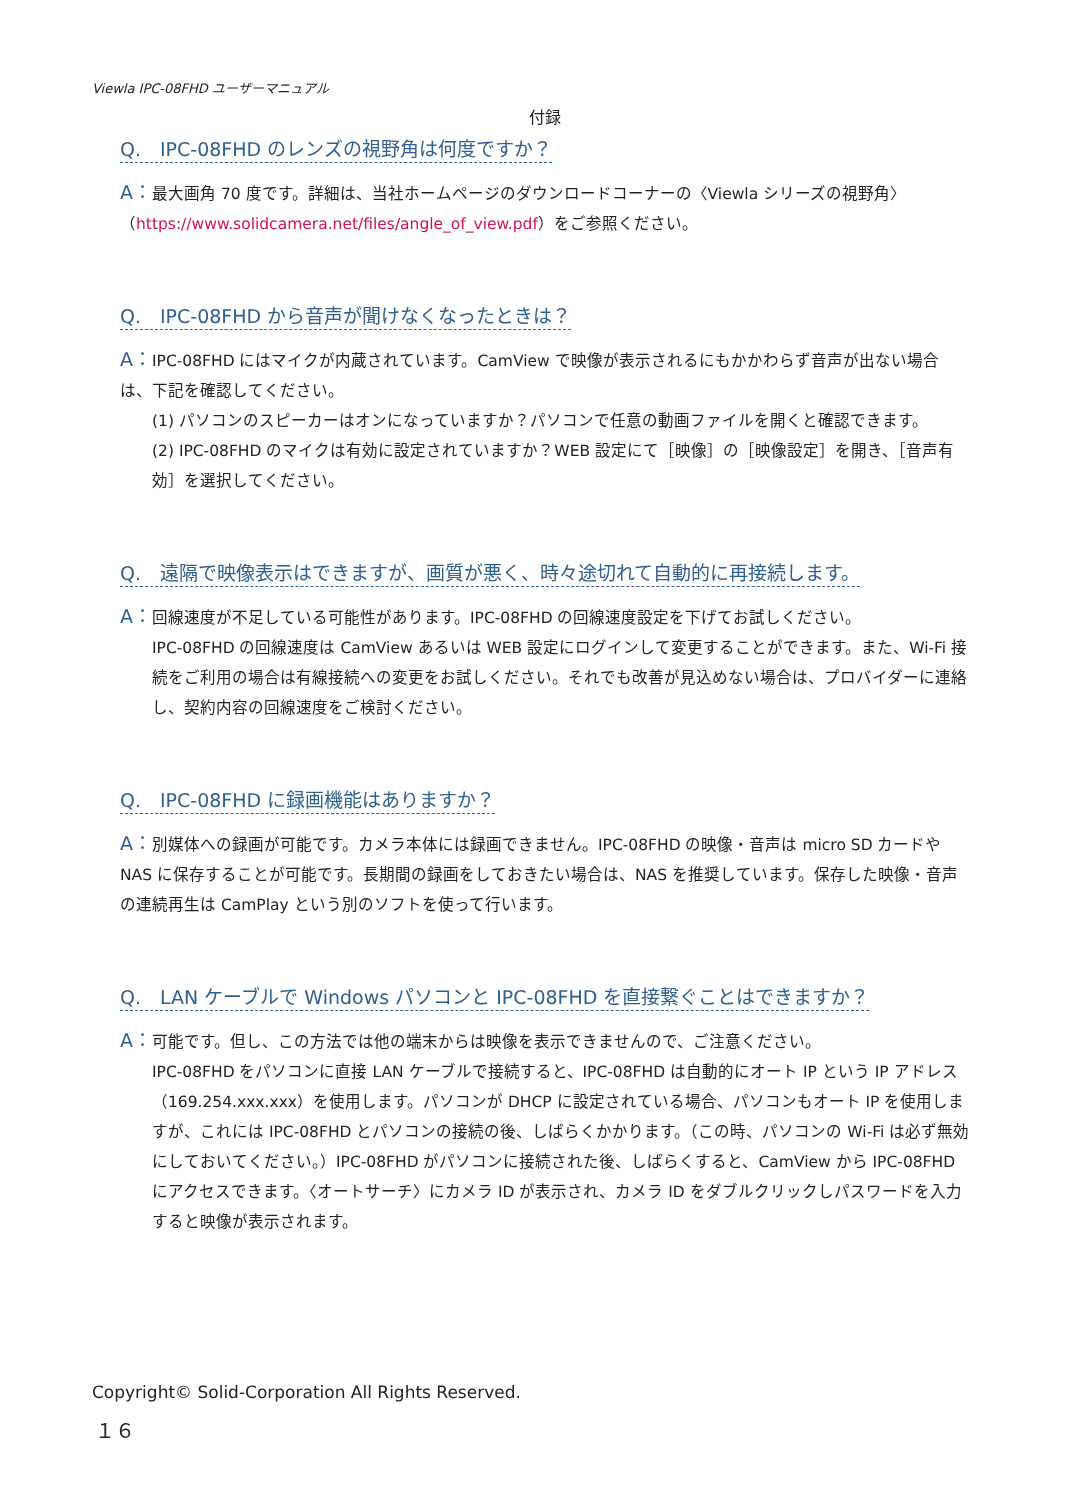Viewla IPC-08FHD ユーザーマニュアル
付録
Q.　IPC-08FHD のレンズの視野角は何度ですか？
A：最大画角 70 度です。詳細は、当社ホームページのダウンロードコーナーの〈Viewla シリーズの視野角〉（https://www.solidcamera.net/files/angle_of_view.pdf）をご参照ください。
Q.　IPC-08FHD から音声が聞けなくなったときは？
A：IPC-08FHD にはマイクが内蔵されています。CamView で映像が表示されるにもかかわらず音声が出ない場合は、下記を確認してください。
(1) パソコンのスピーカーはオンになっていますか？パソコンで任意の動画ファイルを開くと確認できます。
(2) IPC-08FHD のマイクは有効に設定されていますか？WEB 設定にて［映像］の［映像設定］を開き、［音声有効］を選択してください。
Q.　遠隔で映像表示はできますが、画質が悪く、時々途切れて自動的に再接続します。
A：回線速度が不足している可能性があります。IPC-08FHD の回線速度設定を下げてお試しください。
IPC-08FHD の回線速度は CamView あるいは WEB 設定にログインして変更することができます。また、Wi-Fi 接続をご利用の場合は有線接続への変更をお試しください。それでも改善が見込めない場合は、プロバイダーに連絡し、契約内容の回線速度をご検討ください。
Q.　IPC-08FHD に録画機能はありますか？
A：別媒体への録画が可能です。カメラ本体には録画できません。IPC-08FHD の映像・音声は micro SD カードや NAS に保存することが可能です。長期間の録画をしておきたい場合は、NAS を推奨しています。保存した映像・音声の連続再生は CamPlay という別のソフトを使って行います。
Q.　LAN ケーブルで Windows パソコンと IPC-08FHD を直接繋ぐことはできますか？
A：可能です。但し、この方法では他の端末からは映像を表示できませんので、ご注意ください。
IPC-08FHD をパソコンに直接 LAN ケーブルで接続すると、IPC-08FHD は自動的にオート IP という IP アドレス（169.254.xxx.xxx）を使用します。パソコンが DHCP に設定されている場合、パソコンもオート IP を使用しますが、これには IPC-08FHD とパソコンの接続の後、しばらくかかります。（この時、パソコンの Wi-Fi は必ず無効にしておいてください。）IPC-08FHD がパソコンに接続された後、しばらくすると、CamView から IPC-08FHD にアクセスできます。〈オートサーチ〉にカメラ ID が表示され、カメラ ID をダブルクリックしパスワードを入力すると映像が表示されます。
Copyright© Solid-Corporation All Rights Reserved.
１６